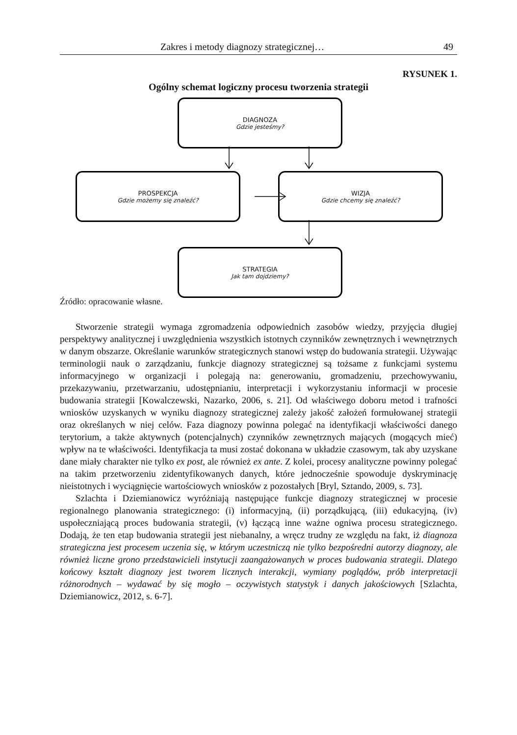Zakres i metody diagnozy strategicznej… 49
RYSUNEK 1.
Ogólny schemat logiczny procesu tworzenia strategii
DIAGNOZA
Gdzie jesteśmy?
PROSPEKCJA
Gdzie możemy się znaleźć?
WIZJA
Gdzie chcemy się znaleźć?
STRATEGIA
Jak tam dojdziemy?
Źródło: opracowanie własne.
Stworzenie strategii wymaga zgromadzenia odpowiednich zasobów wiedzy, przyjęcia długiej perspektywy analitycznej i uwzględnienia wszystkich istotnych czynników zewnętrznych i wewnętrznych w danym obszarze. Określanie warunków strategicznych stanowi wstęp do budowania strategii. Używając terminologii nauk o zarządzaniu, funkcje diagnozy strategicznej są tożsame z funkcjami systemu informacyjnego w organizacji i polegają na: generowaniu, gromadzeniu, przechowywaniu, przekazywaniu, przetwarzaniu, udostępnianiu, interpretacji i wykorzystaniu informacji w procesie budowania strategii [Kowalczewski, Nazarko, 2006, s. 21]. Od właściwego doboru metod i trafności wniosków uzyskanych w wyniku diagnozy strategicznej zależy jakość założeń formułowanej strategii oraz określanych w niej celów. Faza diagnozy powinna polegać na identyfikacji właściwości danego terytorium, a także aktywnych (potencjalnych) czynników zewnętrznych mających (mogących mieć) wpływ na te właściwości. Identyfikacja ta musi zostać dokonana w układzie czasowym, tak aby uzyskane dane miały charakter nie tylko ex post, ale również ex ante. Z kolei, procesy analityczne powinny polegać na takim przetworzeniu zidentyfikowanych danych, które jednocześnie spowoduje dyskryminację nieistotnych i wyciągnięcie wartościowych wniosków z pozostałych [Bryl, Sztando, 2009, s. 73].
Szlachta i Dziemianowicz wyróżniają następujące funkcje diagnozy strategicznej w procesie regionalnego planowania strategicznego: (i) informacyjną, (ii) porządkującą, (iii) edukacyjną, (iv) uspołeczniającą proces budowania strategii, (v) łączącą inne ważne ogniwa procesu strategicznego. Dodają, że ten etap budowania strategii jest niebanalny, a wręcz trudny ze względu na fakt, iż diagnoza strategiczna jest procesem uczenia się, w którym uczestniczą nie tylko bezpośredni autorzy diagnozy, ale również liczne grono przedstawicieli instytucji zaangażowanych w proces budowania strategii. Dlatego końcowy kształt diagnozy jest tworem licznych interakcji, wymiany poglądów, prób interpretacji różnorodnych – wydawać by się mogło – oczywistych statystyk i danych jakościowych [Szlachta, Dziemianowicz, 2012, s. 6-7].